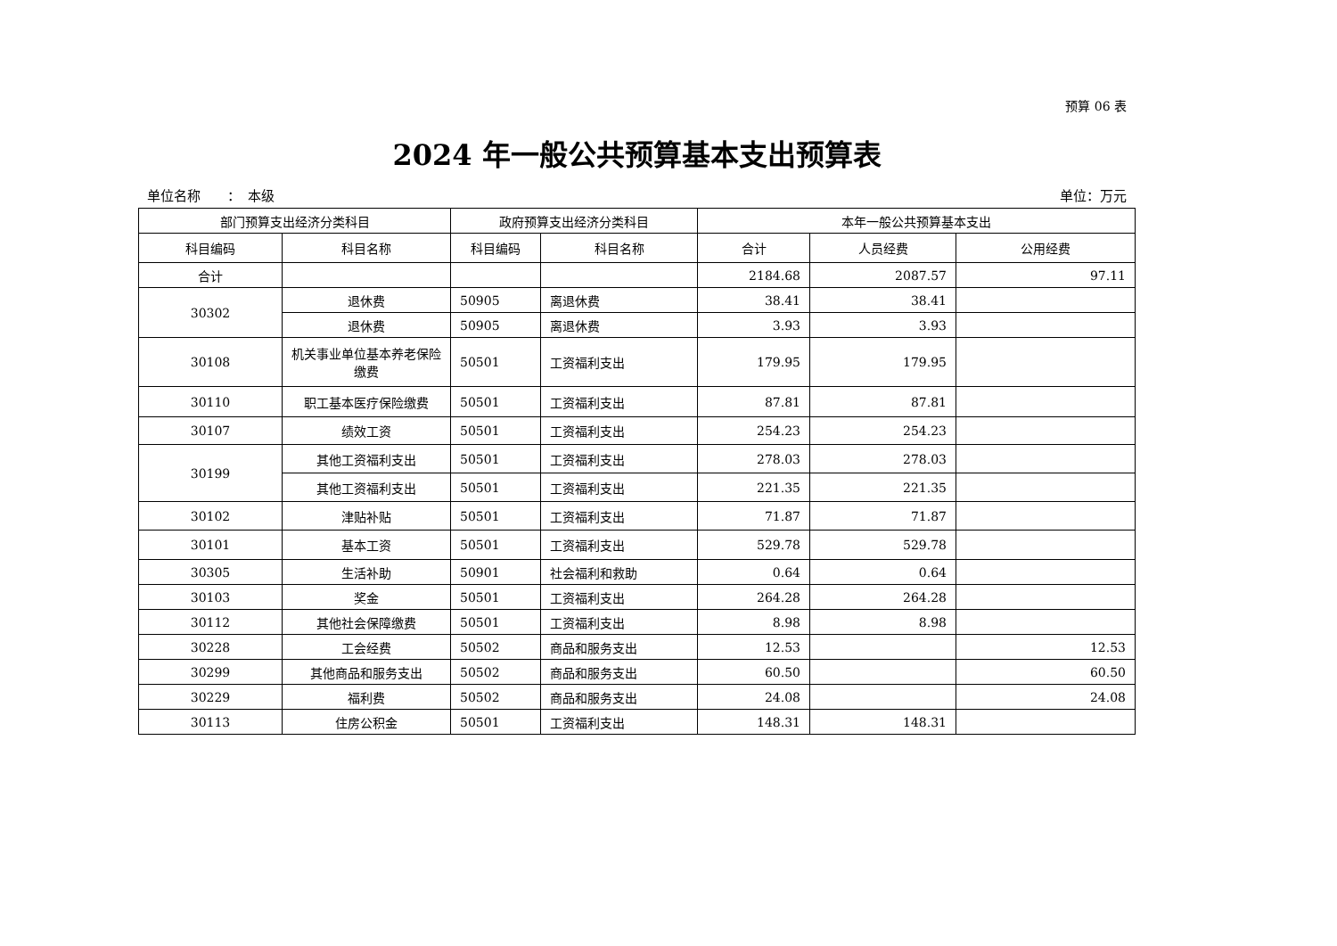预算 06 表
2024 年一般公共预算基本支出预算表
单位名称　　：　本级 单位：万元
| 部门预算支出经济分类科目 | | 政府预算支出经济分类科目 | | 本年一般公共预算基本支出 | | |
| --- | --- | --- | --- | --- | --- | --- |
| 科目编码 | 科目名称 | 科目编码 | 科目名称 | 合计 | 人员经费 | 公用经费 |
| 合计 | | | | 2184.68 | 2087.57 | 97.11 |
| 30302 | 退休费 | 50905 | 离退休费 | 38.41 | 38.41 | |
| | 退休费 | 50905 | 离退休费 | 3.93 | 3.93 | |
| 30108 | 机关事业单位基本养老保险缴费 | 50501 | 工资福利支出 | 179.95 | 179.95 | |
| 30110 | 职工基本医疗保险缴费 | 50501 | 工资福利支出 | 87.81 | 87.81 | |
| 30107 | 绩效工资 | 50501 | 工资福利支出 | 254.23 | 254.23 | |
| 30199 | 其他工资福利支出 | 50501 | 工资福利支出 | 278.03 | 278.03 | |
| | 其他工资福利支出 | 50501 | 工资福利支出 | 221.35 | 221.35 | |
| 30102 | 津贴补贴 | 50501 | 工资福利支出 | 71.87 | 71.87 | |
| 30101 | 基本工资 | 50501 | 工资福利支出 | 529.78 | 529.78 | |
| 30305 | 生活补助 | 50901 | 社会福利和救助 | 0.64 | 0.64 | |
| 30103 | 奖金 | 50501 | 工资福利支出 | 264.28 | 264.28 | |
| 30112 | 其他社会保障缴费 | 50501 | 工资福利支出 | 8.98 | 8.98 | |
| 30228 | 工会经费 | 50502 | 商品和服务支出 | 12.53 | | 12.53 |
| 30299 | 其他商品和服务支出 | 50502 | 商品和服务支出 | 60.50 | | 60.50 |
| 30229 | 福利费 | 50502 | 商品和服务支出 | 24.08 | | 24.08 |
| 30113 | 住房公积金 | 50501 | 工资福利支出 | 148.31 | 148.31 | |